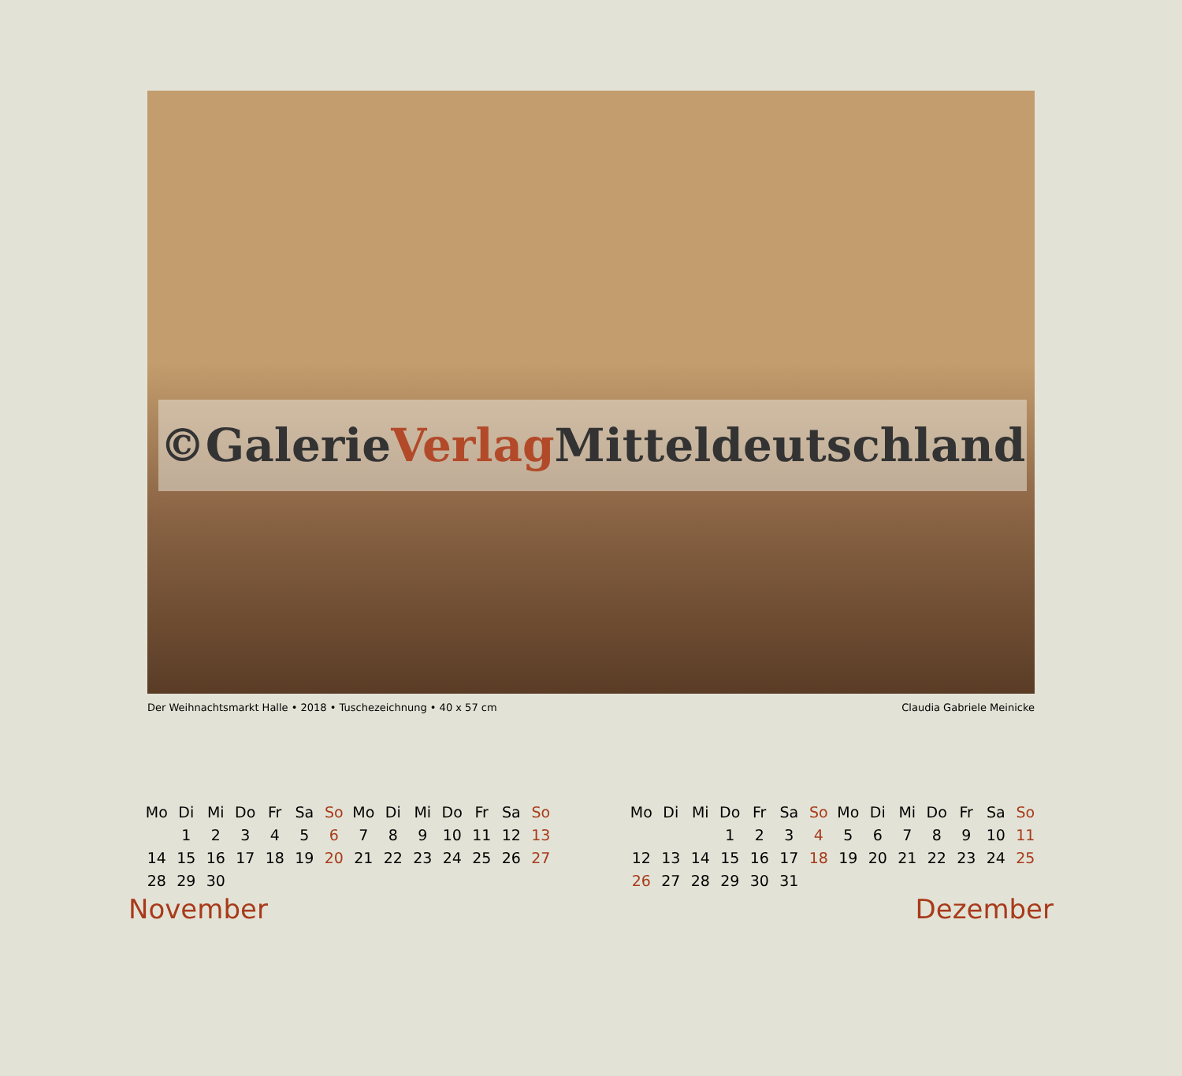©GalerieVerlag Mitteldeutschland
Der Weihnachtsmarkt Halle • 2018 • Tuschezeichnung • 40 x 57 cm Claudia Gabriele Meinicke
| Mo | Di | Mi | Do | Fr | Sa | So | Mo | Di | Mi | Do | Fr | Sa | So |
| --- | --- | --- | --- | --- | --- | --- | --- | --- | --- | --- | --- | --- | --- |
| | 1 | 2 | 3 | 4 | 5 | 6 | 7 | 8 | 9 | 10 | 11 | 12 | 13 |
| 14 | 15 | 16 | 17 | 18 | 19 | 20 | 21 | 22 | 23 | 24 | 25 | 26 | 27 |
| 28 | 29 | 30 | | | | | | | | | | | |
| Mo | Di | Mi | Do | Fr | Sa | So | Mo | Di | Mi | Do | Fr | Sa | So |
| --- | --- | --- | --- | --- | --- | --- | --- | --- | --- | --- | --- | --- | --- |
| | | | 1 | 2 | 3 | 4 | 5 | 6 | 7 | 8 | 9 | 10 | 11 |
| 12 | 13 | 14 | 15 | 16 | 17 | 18 | 19 | 20 | 21 | 22 | 23 | 24 | 25 |
| 26 | 27 | 28 | 29 | 30 | 31 | | | | | | | | |
November Dezember